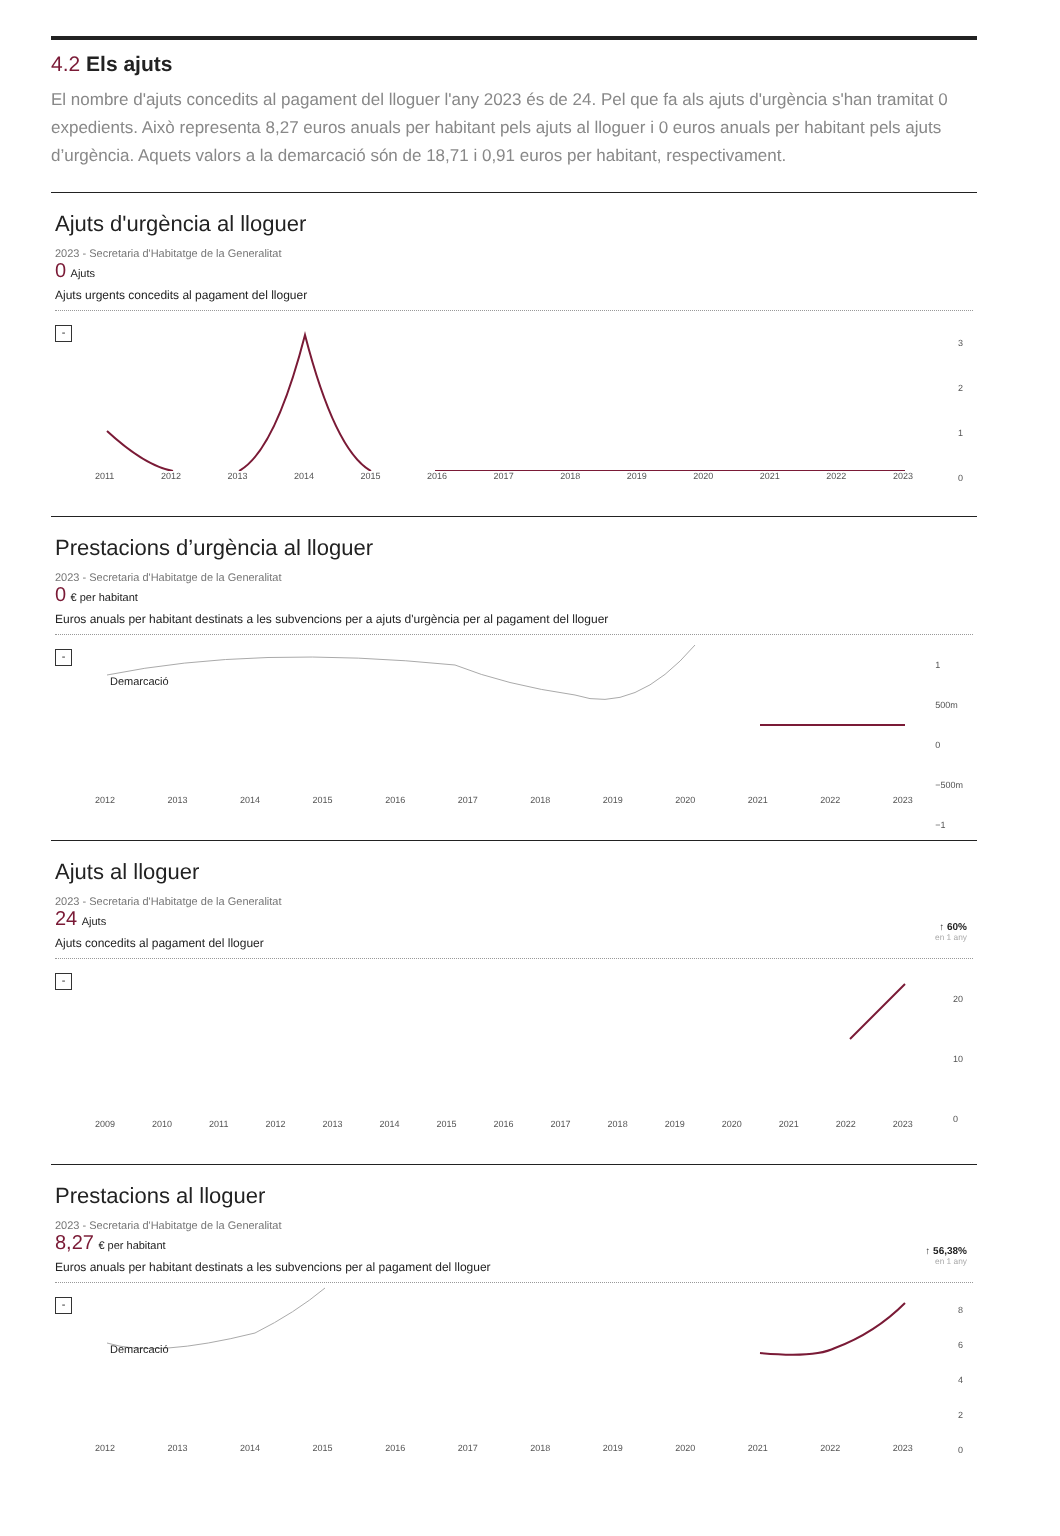4.2 Els ajuts
El nombre d'ajuts concedits al pagament del lloguer l'any 2023 és de 24. Pel que fa als ajuts d'urgència s'han tramitat 0 expedients. Això representa 8,27 euros anuals per habitant pels ajuts al lloguer i 0 euros anuals per habitant pels ajuts d’urgència. Aquets valors a la demarcació són de 18,71 i 0,91 euros per habitant, respectivament.
Ajuts d'urgència al lloguer
2023 - Secretaria d'Habitatge de la Generalitat
0 Ajuts
Ajuts urgents concedits al pagament del lloguer
-
3
2
1
0
2011 2012 2013 2014 2015 2016 2017 2018 2019 2020 2021 2022 2023
Prestacions d’urgència al lloguer
2023 - Secretaria d'Habitatge de la Generalitat
0 € per habitant
Euros anuals per habitant destinats a les subvencions per a ajuts d'urgència per al pagament del lloguer
-
Demarcació
1
500m
0
−500m
−1
2012 2013 2014 2015 2016 2017 2018 2019 2020 2021 2022 2023
Ajuts al lloguer
2023 - Secretaria d'Habitatge de la Generalitat
24 Ajuts
↑ 60%
en 1 any
Ajuts concedits al pagament del lloguer
-
20
10
0
2009 2010 2011 2012 2013 2014 2015 2016 2017 2018 2019 2020 2021 2022 2023
Prestacions al lloguer
2023 - Secretaria d'Habitatge de la Generalitat
8,27 € per habitant
↑ 56,38%
en 1 any
Euros anuals per habitant destinats a les subvencions per al pagament del lloguer
-
Demarcació
8
6
4
2
0
2012 2013 2014 2015 2016 2017 2018 2019 2020 2021 2022 2023